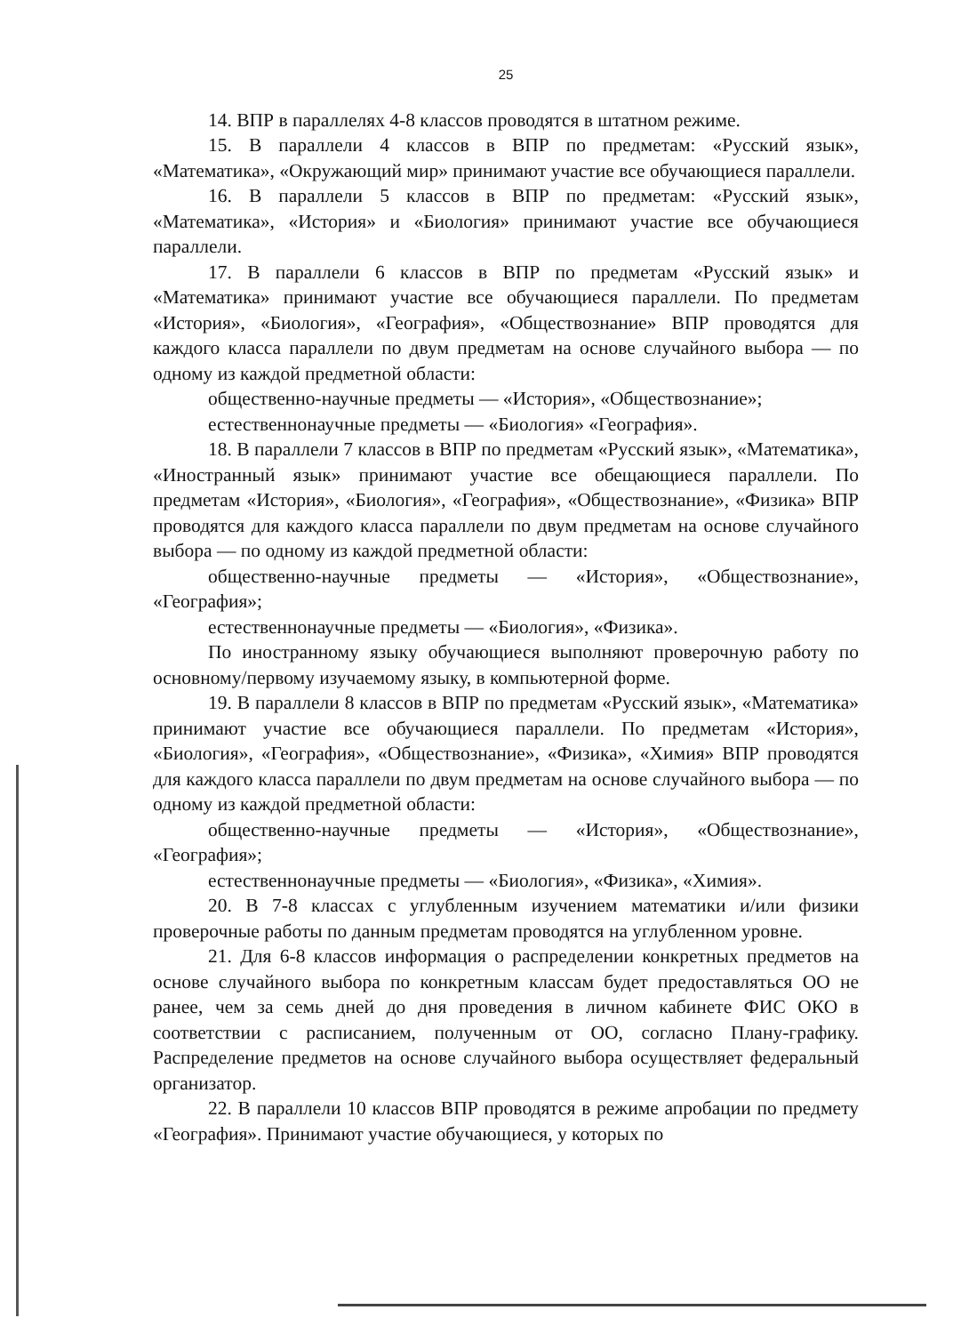25
14. ВПР в параллелях 4-8 классов проводятся в штатном режиме.
15. В параллели 4 классов в ВПР по предметам: «Русский язык», «Математика», «Окружающий мир» принимают участие все обучающиеся параллели.
16. В параллели 5 классов в ВПР по предметам: «Русский язык», «Математика», «История» и «Биология» принимают участие все обучающиеся параллели.
17. В параллели 6 классов в ВПР по предметам «Русский язык» и «Математика» принимают участие все обучающиеся параллели. По предметам «История», «Биология», «География», «Обществознание» ВПР проводятся для каждого класса параллели по двум предметам на основе случайного выбора — по одному из каждой предметной области:
общественно-научные предметы — «История», «Обществознание»;
естественнонаучные предметы — «Биология» «География».
18. В параллели 7 классов в ВПР по предметам «Русский язык», «Математика», «Иностранный язык» принимают участие все обещающиеся параллели. По предметам «История», «Биология», «География», «Обществознание», «Физика» ВПР проводятся для каждого класса параллели по двум предметам на основе случайного выбора — по одному из каждой предметной области:
общественно-научные предметы — «История», «Обществознание», «География»;
естественнонаучные предметы — «Биология», «Физика».
По иностранному языку обучающиеся выполняют проверочную работу по основному/первому изучаемому языку, в компьютерной форме.
19. В параллели 8 классов в ВПР по предметам «Русский язык», «Математика» принимают участие все обучающиеся параллели. По предметам «История», «Биология», «География», «Обществознание», «Физика», «Химия» ВПР проводятся для каждого класса параллели по двум предметам на основе случайного выбора — по одному из каждой предметной области:
общественно-научные предметы — «История», «Обществознание», «География»;
естественнонаучные предметы — «Биология», «Физика», «Химия».
20. В 7-8 классах с углубленным изучением математики и/или физики проверочные работы по данным предметам проводятся на углубленном уровне.
21. Для 6-8 классов информация о распределении конкретных предметов на основе случайного выбора по конкретным классам будет предоставляться ОО не ранее, чем за семь дней до дня проведения в личном кабинете ФИС ОКО в соответствии с расписанием, полученным от ОО, согласно Плану-графику. Распределение предметов на основе случайного выбора осуществляет федеральный организатор.
22. В параллели 10 классов ВПР проводятся в режиме апробации по предмету «География». Принимают участие обучающиеся, у которых по